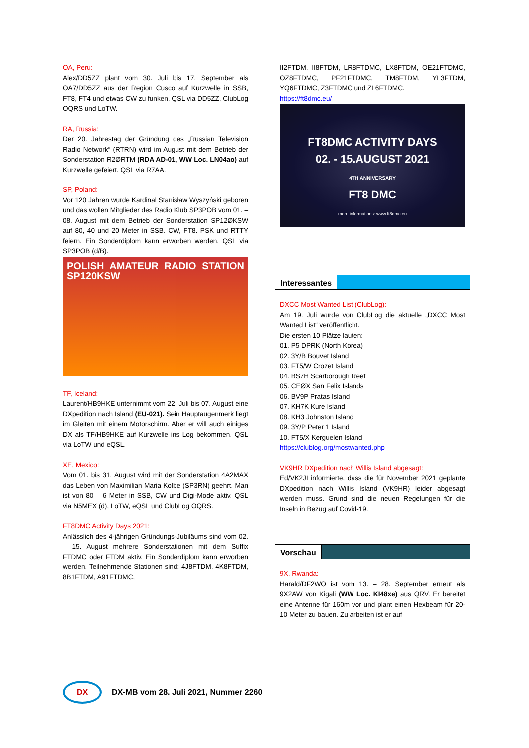OA, Peru:
Alex/DD5ZZ plant vom 30. Juli bis 17. September als OA7/DD5ZZ aus der Region Cusco auf Kurzwelle in SSB, FT8, FT4 und etwas CW zu funken. QSL via DD5ZZ, ClubLog OQRS und LoTW.
RA, Russia:
Der 20. Jahrestag der Gründung des „Russian Television Radio Network“ (RTRN) wird im August mit dem Betrieb der Sonderstation R2ØRTM (RDA AD-01, WW Loc. LN04ao) auf Kurzwelle gefeiert. QSL via R7AA.
SP, Poland:
Vor 120 Jahren wurde Kardinal Stanisław Wyszyński geboren und das wollen Mitglieder des Radio Klub SP3POB vom 01. – 08. August mit dem Betrieb der Sonderstation SP12ØKSW auf 80, 40 und 20 Meter in SSB. CW, FT8. PSK und RTTY feiern. Ein Sonderdiplom kann erworben werden. QSL via SP3POB (d/B).
POLISH AMATEUR RADIO STATION SP120KSW
TF, Iceland:
Laurent/HB9HKE unternimmt vom 22. Juli bis 07. August eine DXpedition nach Island (EU-021). Sein Hauptaugenmerk liegt im Gleiten mit einem Motorschirm. Aber er will auch einiges DX als TF/HB9HKE auf Kurzwelle ins Log bekommen. QSL via LoTW und eQSL.
XE, Mexico:
Vom 01. bis 31. August wird mit der Sonderstation 4A2MAX das Leben von Maximilian Maria Kolbe (SP3RN) geehrt. Man ist von 80 – 6 Meter in SSB, CW und Digi-Mode aktiv. QSL via N5MEX (d), LoTW, eQSL und ClubLog OQRS.
FT8DMC Activity Days 2021:
Anlässlich des 4-jährigen Gründungs-Jubiläums sind vom 02. – 15. August mehrere Sonderstationen mit dem Suffix FTDMC oder FTDM aktiv. Ein Sonderdiplom kann erworben werden. Teilnehmende Stationen sind: 4J8FTDM, 4K8FTDM, 8B1FTDM, A91FTDMC,
II2FTDM, II8FTDM, LR8FTDMC, LX8FTDM, OE21FTDMC, OZ8FTDMC, PF21FTDMC, TM8FTDM, YL3FTDM, YQ6FTDMC, Z3FTDMC und ZL6FTDMC.
https://ft8dmc.eu/
FT8DMC ACTIVITY DAYS
02. - 15.AUGUST 2021
4TH ANNIVERSARY
FT8 DMC
more informations: www.ft8dmc.eu
Interessantes
DXCC Most Wanted List (ClubLog):
Am 19. Juli wurde von ClubLog die aktuelle „DXCC Most Wanted List“ veröffentlicht.
Die ersten 10 Plätze lauten:
01. P5 DPRK (North Korea)
02. 3Y/B Bouvet Island
03. FT5/W Crozet Island
04. BS7H Scarborough Reef
05. CEØX San Felix Islands
06. BV9P Pratas Island
07. KH7K Kure Island
08. KH3 Johnston Island
09. 3Y/P Peter 1 Island
10. FT5/X Kerguelen Island
https://clublog.org/mostwanted.php
VK9HR DXpedition nach Willis Island abgesagt:
Ed/VK2JI informierte, dass die für November 2021 geplante DXpedition nach Willis Island (VK9HR) leider abgesagt werden muss. Grund sind die neuen Regelungen für die Inseln in Bezug auf Covid-19.
Vorschau
9X, Rwanda:
Harald/DF2WO ist vom 13. – 28. September erneut als 9X2AW von Kigali (WW Loc. KI48xe) aus QRV. Er bereitet eine Antenne für 160m vor und plant einen Hexbeam für 20-10 Meter zu bauen. Zu arbeiten ist er auf
DX
DX-MB vom 28. Juli 2021, Nummer 2260